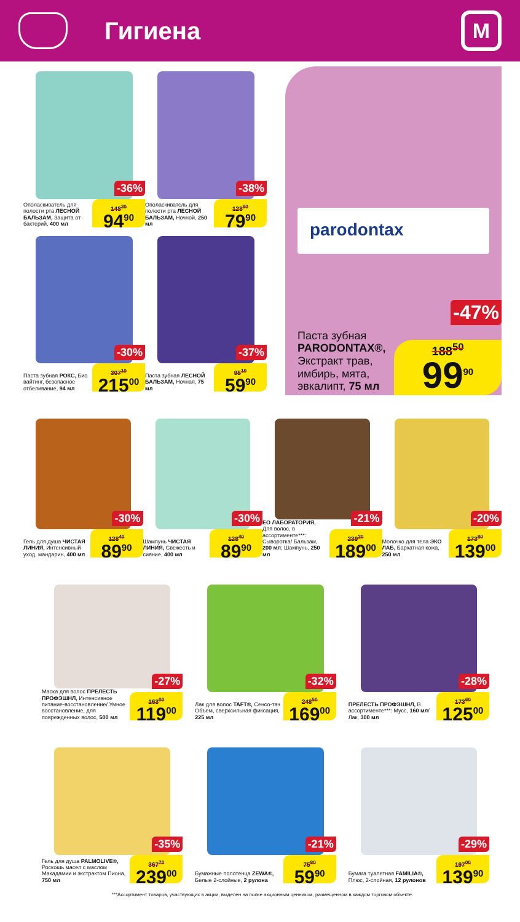Гигиена
М
Ополаскиватель для полости рта ЛЕСНОЙ БАЛЬЗАМ, Защита от бактерий, 400 мл
-36%
148<sup>30</sup>
94<sup>90</sup>
Ополаскиватель для полости рта ЛЕСНОЙ БАЛЬЗАМ, Ночной, 250 мл
-38%
128<sup>90</sup>
79<sup>90</sup>
Паста зубная РОКС, Био вайтинг, безопасное отбеливание, 94 мл
-30%
307<sup>10</sup>
215<sup>00</sup>
Паста зубная ЛЕСНОЙ БАЛЬЗАМ, Ночная, 75 мл
-37%
95<sup>10</sup>
59<sup>90</sup>
parodontax
Паста зубная PARODONTAX®, Экстракт трав, имбирь, мята, эвкалипт, 75 мл
-47%
188<sup>50</sup>
99<sup>90</sup>
Гель для душа ЧИСТАЯ ЛИНИЯ, Интенсивный уход, мандарин, 400 мл
-30%
128<sup>40</sup>
89<sup>90</sup>
Шампунь ЧИСТАЯ ЛИНИЯ, Свежесть и сияние, 400 мл
-30%
128<sup>40</sup>
89<sup>90</sup>
ЕО ЛАБОРАТОРИЯ, Для волос, в ассортименте***: Сыворотка/ Бальзам, 200 мл; Шампунь, 250 мл
-21%
239<sup>20</sup>
189<sup>00</sup>
Молочко для тела ЭКО ЛАБ, Бархатная кожа, 250 мл
-20%
173<sup>80</sup>
139<sup>00</sup>
Маска для волос ПРЕЛЕСТЬ ПРОФЭШНЛ, Интенсивное питание-восстановление/ Умное восстановление, для поврежденных волос, 500 мл
-27%
163<sup>00</sup>
119<sup>00</sup>
Лак для волос TAFT®, Сенсо-тач Объем, сверхсильная фиксация, 225 мл
-32%
248<sup>50</sup>
169<sup>00</sup>
ПРЕЛЕСТЬ ПРОФЭШНЛ, В ассортименте***: Мусс, 160 мл/ Лак, 300 мл
-28%
173<sup>60</sup>
125<sup>00</sup>
Гель для душа PALMOLIVE®, Роскошь масел с маслом Макадамии и экстрактом Пиона, 750 мл
-35%
367<sup>70</sup>
239<sup>00</sup>
Бумажные полотенца ZEWA®, Белые 2-слойные, 2 рулона
-21%
75<sup>80</sup>
59<sup>90</sup>
Бумага туалетная FAMILIA®, Плюс, 2-слойная, 12 рулонов
-29%
197<sup>00</sup>
139<sup>90</sup>
***Ассортимент товаров, участвующих в акции, выделен на полке акционным ценником, размещенном в каждом торговом объекте.